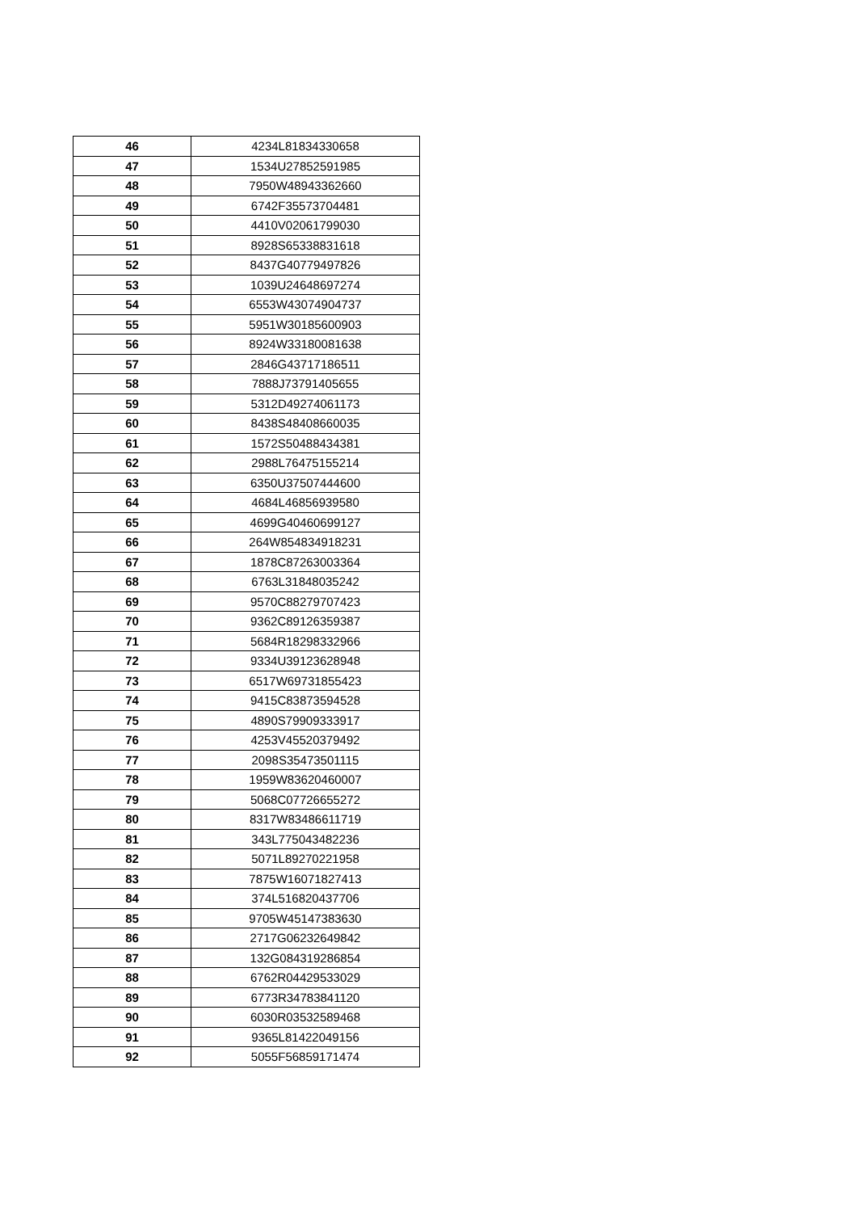| 46 | 4234L81834330658 |
| 47 | 1534U27852591985 |
| 48 | 7950W48943362660 |
| 49 | 6742F35573704481 |
| 50 | 4410V02061799030 |
| 51 | 8928S65338831618 |
| 52 | 8437G40779497826 |
| 53 | 1039U24648697274 |
| 54 | 6553W43074904737 |
| 55 | 5951W30185600903 |
| 56 | 8924W33180081638 |
| 57 | 2846G43717186511 |
| 58 | 7888J73791405655 |
| 59 | 5312D49274061173 |
| 60 | 8438S48408660035 |
| 61 | 1572S50488434381 |
| 62 | 2988L76475155214 |
| 63 | 6350U37507444600 |
| 64 | 4684L46856939580 |
| 65 | 4699G40460699127 |
| 66 | 264W854834918231 |
| 67 | 1878C87263003364 |
| 68 | 6763L31848035242 |
| 69 | 9570C88279707423 |
| 70 | 9362C89126359387 |
| 71 | 5684R18298332966 |
| 72 | 9334U39123628948 |
| 73 | 6517W69731855423 |
| 74 | 9415C83873594528 |
| 75 | 4890S79909333917 |
| 76 | 4253V45520379492 |
| 77 | 2098S35473501115 |
| 78 | 1959W83620460007 |
| 79 | 5068C07726655272 |
| 80 | 8317W83486611719 |
| 81 | 343L775043482236 |
| 82 | 5071L89270221958 |
| 83 | 7875W16071827413 |
| 84 | 374L516820437706 |
| 85 | 9705W45147383630 |
| 86 | 2717G06232649842 |
| 87 | 132G084319286854 |
| 88 | 6762R04429533029 |
| 89 | 6773R34783841120 |
| 90 | 6030R03532589468 |
| 91 | 9365L81422049156 |
| 92 | 5055F56859171474 |